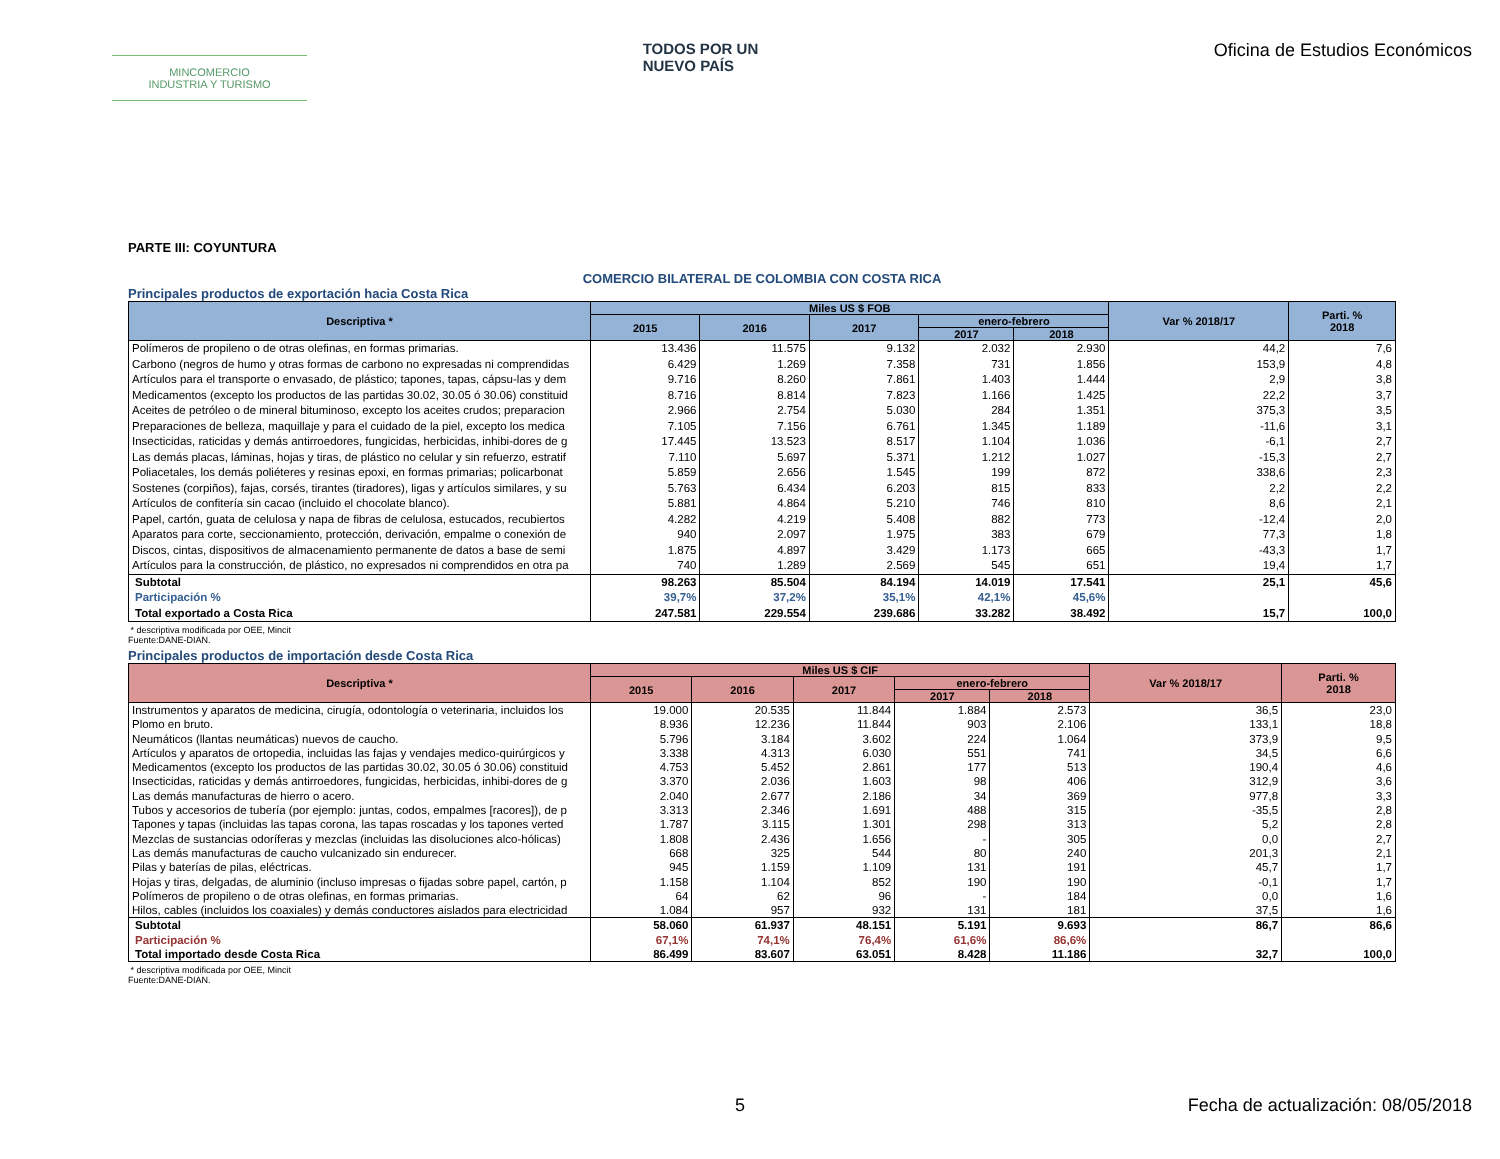MINCOMERCIO
INDUSTRIA Y TURISMO
TODOS POR UN
NUEVO PAÍS
Oficina de Estudios Económicos
PARTE III: COYUNTURA
COMERCIO BILATERAL DE COLOMBIA CON COSTA RICA
Principales productos de exportación hacia Costa Rica
| Descriptiva * | Miles US $ FOB | | | | | Var % 2018/17 | Parti. % 2018 |
| --- | --- | --- | --- | --- | --- | --- | --- |
| | 2015 | 2016 | 2017 | enero-febrero | | | |
| | | | | 2017 | 2018 | | |
| Polímeros de propileno o de otras olefinas, en formas primarias. | 13.436 | 11.575 | 9.132 | 2.032 | 2.930 | 44,2 | 7,6 |
| Carbono (negros de humo y otras formas de carbono no expresadas ni comprendidas | 6.429 | 1.269 | 7.358 | 731 | 1.856 | 153,9 | 4,8 |
| Artículos para el transporte o envasado, de plástico; tapones, tapas, cápsu-las y dem | 9.716 | 8.260 | 7.861 | 1.403 | 1.444 | 2,9 | 3,8 |
| Medicamentos (excepto los productos de las partidas 30.02, 30.05 ó 30.06) constituid | 8.716 | 8.814 | 7.823 | 1.166 | 1.425 | 22,2 | 3,7 |
| Aceites de petróleo o de mineral bituminoso, excepto los aceites crudos; preparacion | 2.966 | 2.754 | 5.030 | 284 | 1.351 | 375,3 | 3,5 |
| Preparaciones de belleza, maquillaje y para el cuidado de la piel, excepto los medica | 7.105 | 7.156 | 6.761 | 1.345 | 1.189 | -11,6 | 3,1 |
| Insecticidas, raticidas y demás antirroedores, fungicidas, herbicidas, inhibi-dores de g | 17.445 | 13.523 | 8.517 | 1.104 | 1.036 | -6,1 | 2,7 |
| Las demás placas, láminas, hojas y tiras, de plástico no celular y sin refuerzo, estratif | 7.110 | 5.697 | 5.371 | 1.212 | 1.027 | -15,3 | 2,7 |
| Poliacetales, los demás poliéteres y resinas epoxi, en formas primarias; policarbonat | 5.859 | 2.656 | 1.545 | 199 | 872 | 338,6 | 2,3 |
| Sostenes (corpiños), fajas, corsés, tirantes (tiradores), ligas y artículos similares, y su | 5.763 | 6.434 | 6.203 | 815 | 833 | 2,2 | 2,2 |
| Artículos de confitería sin cacao (incluido el chocolate blanco). | 5.881 | 4.864 | 5.210 | 746 | 810 | 8,6 | 2,1 |
| Papel, cartón, guata de celulosa y napa de fibras de celulosa, estucados, recubiertos | 4.282 | 4.219 | 5.408 | 882 | 773 | -12,4 | 2,0 |
| Aparatos para corte, seccionamiento, protección, derivación, empalme o conexión de | 940 | 2.097 | 1.975 | 383 | 679 | 77,3 | 1,8 |
| Discos, cintas, dispositivos de almacenamiento permanente de datos a base de semi | 1.875 | 4.897 | 3.429 | 1.173 | 665 | -43,3 | 1,7 |
| Artículos para la construcción, de plástico, no expresados ni comprendidos en otra pa | 740 | 1.289 | 2.569 | 545 | 651 | 19,4 | 1,7 |
| Subtotal | 98.263 | 85.504 | 84.194 | 14.019 | 17.541 | 25,1 | 45,6 |
| Participación % | 39,7% | 37,2% | 35,1% | 42,1% | 45,6% | | |
| Total exportado a Costa Rica | 247.581 | 229.554 | 239.686 | 33.282 | 38.492 | 15,7 | 100,0 |
* descriptiva modificada por OEE, Mincit
Fuente:DANE-DIAN.
Principales productos de importación desde Costa Rica
| Descriptiva * | Miles US $ CIF | | | | | Var % 2018/17 | Parti. % 2018 |
| --- | --- | --- | --- | --- | --- | --- | --- |
| | 2015 | 2016 | 2017 | enero-febrero | | | |
| | | | | 2017 | 2018 | | |
| Instrumentos y aparatos de medicina, cirugía, odontología o veterinaria, incluidos los | 19.000 | 20.535 | 11.844 | 1.884 | 2.573 | 36,5 | 23,0 |
| Plomo en bruto. | 8.936 | 12.236 | 11.844 | 903 | 2.106 | 133,1 | 18,8 |
| Neumáticos (llantas neumáticas) nuevos de caucho. | 5.796 | 3.184 | 3.602 | 224 | 1.064 | 373,9 | 9,5 |
| Artículos y aparatos de ortopedia, incluidas las fajas y vendajes medico-quirúrgicos y | 3.338 | 4.313 | 6.030 | 551 | 741 | 34,5 | 6,6 |
| Medicamentos (excepto los productos de las partidas 30.02, 30.05 ó 30.06) constituid | 4.753 | 5.452 | 2.861 | 177 | 513 | 190,4 | 4,6 |
| Insecticidas, raticidas y demás antirroedores, fungicidas, herbicidas, inhibi-dores de g | 3.370 | 2.036 | 1.603 | 98 | 406 | 312,9 | 3,6 |
| Las demás manufacturas de hierro o acero. | 2.040 | 2.677 | 2.186 | 34 | 369 | 977,8 | 3,3 |
| Tubos y accesorios de tubería (por ejemplo: juntas, codos, empalmes [racores]), de p | 3.313 | 2.346 | 1.691 | 488 | 315 | -35,5 | 2,8 |
| Tapones y tapas (incluidas las tapas corona, las tapas roscadas y los tapones verted | 1.787 | 3.115 | 1.301 | 298 | 313 | 5,2 | 2,8 |
| Mezclas de sustancias odoríferas y mezclas (incluidas las disoluciones alco-hólicas) | 1.808 | 2.436 | 1.656 | - | 305 | 0,0 | 2,7 |
| Las demás manufacturas de caucho vulcanizado sin endurecer. | 668 | 325 | 544 | 80 | 240 | 201,3 | 2,1 |
| Pilas y baterías de pilas, eléctricas. | 945 | 1.159 | 1.109 | 131 | 191 | 45,7 | 1,7 |
| Hojas y tiras, delgadas, de aluminio (incluso impresas o fijadas sobre papel, cartón, p | 1.158 | 1.104 | 852 | 190 | 190 | -0,1 | 1,7 |
| Polímeros de propileno o de otras olefinas, en formas primarias. | 64 | 62 | 96 | - | 184 | 0,0 | 1,6 |
| Hilos, cables (incluidos los coaxiales) y demás conductores aislados para electricidad | 1.084 | 957 | 932 | 131 | 181 | 37,5 | 1,6 |
| Subtotal | 58.060 | 61.937 | 48.151 | 5.191 | 9.693 | 86,7 | 86,6 |
| Participación % | 67,1% | 74,1% | 76,4% | 61,6% | 86,6% | | |
| Total importado desde Costa Rica | 86.499 | 83.607 | 63.051 | 8.428 | 11.186 | 32,7 | 100,0 |
* descriptiva modificada por OEE, Mincit
Fuente:DANE-DIAN.
5 Fecha de actualización: 08/05/2018